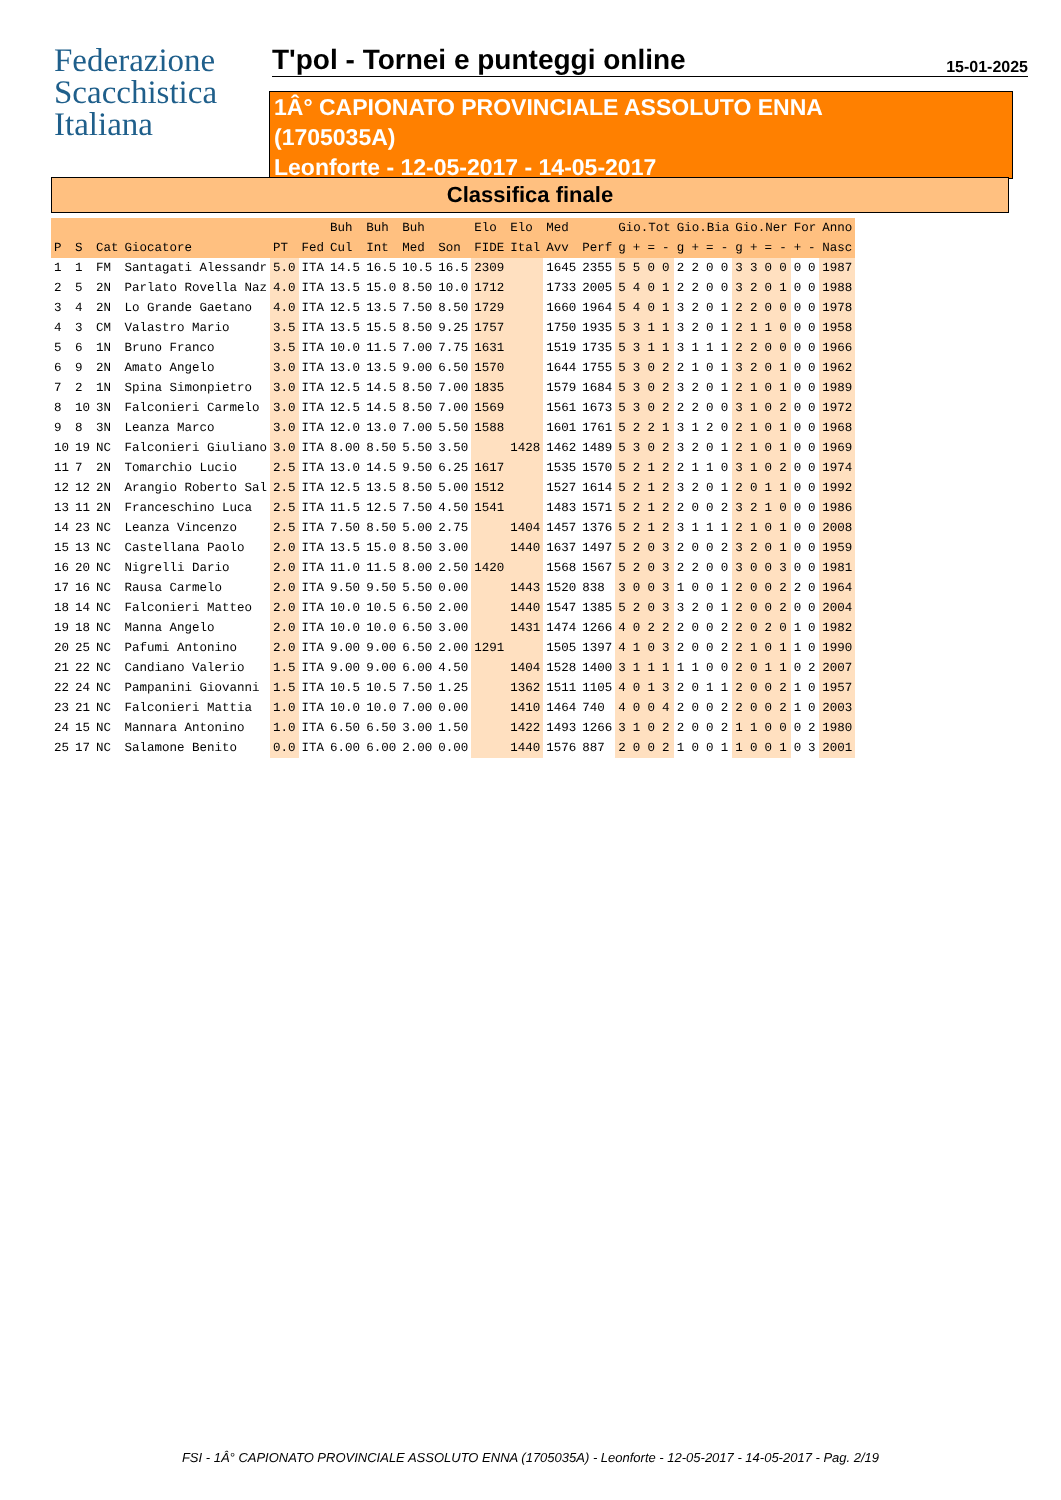Federazione
Scacchistica
Italiana
T'pol - Tornei e punteggi online 15-01-2025
1Â° CAPIONATO PROVINCIALE ASSOLUTO ENNA
(1705035A)
Leonforte - 12-05-2017 - 14-05-2017
Classifica finale
| | | | | | | Buh | Buh | Buh | | Elo | Elo | Med | | Gio.Tot | | | | Gio.Bia | | | | Gio.Ner | | | | For | | Anno |
| --- | --- | --- | --- | --- | --- | --- | --- | --- | --- | --- | --- | --- | --- | --- | --- | --- | --- | --- | --- | --- | --- | --- | --- | --- | --- | --- | --- | --- |
| P | S | Cat | Giocatore | PT | Fed | Cul | Int | Med | Son | FIDE | Ital | Avv | Perf | g | + | = | - | g | + | = | - | g | + | = | - | + | - | Nasc |
| 1 | 1 | FM | Santagati Alessandr | 5.0 | ITA | 14.5 | 16.5 | 10.5 | 16.5 | 2309 | | 1645 | 2355 | 5 | 5 | 0 | 0 | 2 | 2 | 0 | 0 | 3 | 3 | 0 | 0 | 0 | 0 | 1987 |
| 2 | 5 | 2N | Parlato Rovella Naz | 4.0 | ITA | 13.5 | 15.0 | 8.50 | 10.0 | 1712 | | 1733 | 2005 | 5 | 4 | 0 | 1 | 2 | 2 | 0 | 0 | 3 | 2 | 0 | 1 | 0 | 0 | 1988 |
| 3 | 4 | 2N | Lo Grande Gaetano | 4.0 | ITA | 12.5 | 13.5 | 7.50 | 8.50 | 1729 | | 1660 | 1964 | 5 | 4 | 0 | 1 | 3 | 2 | 0 | 1 | 2 | 2 | 0 | 0 | 0 | 0 | 1978 |
| 4 | 3 | CM | Valastro Mario | 3.5 | ITA | 13.5 | 15.5 | 8.50 | 9.25 | 1757 | | 1750 | 1935 | 5 | 3 | 1 | 1 | 3 | 2 | 0 | 1 | 2 | 1 | 1 | 0 | 0 | 0 | 1958 |
| 5 | 6 | 1N | Bruno Franco | 3.5 | ITA | 10.0 | 11.5 | 7.00 | 7.75 | 1631 | | 1519 | 1735 | 5 | 3 | 1 | 1 | 3 | 1 | 1 | 1 | 2 | 2 | 0 | 0 | 0 | 0 | 1966 |
| 6 | 9 | 2N | Amato Angelo | 3.0 | ITA | 13.0 | 13.5 | 9.00 | 6.50 | 1570 | | 1644 | 1755 | 5 | 3 | 0 | 2 | 2 | 1 | 0 | 1 | 3 | 2 | 0 | 1 | 0 | 0 | 1962 |
| 7 | 2 | 1N | Spina Simonpietro | 3.0 | ITA | 12.5 | 14.5 | 8.50 | 7.00 | 1835 | | 1579 | 1684 | 5 | 3 | 0 | 2 | 3 | 2 | 0 | 1 | 2 | 1 | 0 | 1 | 0 | 0 | 1989 |
| 8 | 10 | 3N | Falconieri Carmelo | 3.0 | ITA | 12.5 | 14.5 | 8.50 | 7.00 | 1569 | | 1561 | 1673 | 5 | 3 | 0 | 2 | 2 | 2 | 0 | 0 | 3 | 1 | 0 | 2 | 0 | 0 | 1972 |
| 9 | 8 | 3N | Leanza Marco | 3.0 | ITA | 12.0 | 13.0 | 7.00 | 5.50 | 1588 | | 1601 | 1761 | 5 | 2 | 2 | 1 | 3 | 1 | 2 | 0 | 2 | 1 | 0 | 1 | 0 | 0 | 1968 |
| 10 | 19 | NC | Falconieri Giuliano | 3.0 | ITA | 8.00 | 8.50 | 5.50 | 3.50 | | 1428 | 1462 | 1489 | 5 | 3 | 0 | 2 | 3 | 2 | 0 | 1 | 2 | 1 | 0 | 1 | 0 | 0 | 1969 |
| 11 | 7 | 2N | Tomarchio Lucio | 2.5 | ITA | 13.0 | 14.5 | 9.50 | 6.25 | 1617 | | 1535 | 1570 | 5 | 2 | 1 | 2 | 2 | 1 | 1 | 0 | 3 | 1 | 0 | 2 | 0 | 0 | 1974 |
| 12 | 12 | 2N | Arangio Roberto Sal | 2.5 | ITA | 12.5 | 13.5 | 8.50 | 5.00 | 1512 | | 1527 | 1614 | 5 | 2 | 1 | 2 | 3 | 2 | 0 | 1 | 2 | 0 | 1 | 1 | 0 | 0 | 1992 |
| 13 | 11 | 2N | Franceschino Luca | 2.5 | ITA | 11.5 | 12.5 | 7.50 | 4.50 | 1541 | | 1483 | 1571 | 5 | 2 | 1 | 2 | 2 | 0 | 0 | 2 | 3 | 2 | 1 | 0 | 0 | 0 | 1986 |
| 14 | 23 | NC | Leanza Vincenzo | 2.5 | ITA | 7.50 | 8.50 | 5.00 | 2.75 | | 1404 | 1457 | 1376 | 5 | 2 | 1 | 2 | 3 | 1 | 1 | 1 | 2 | 1 | 0 | 1 | 0 | 0 | 2008 |
| 15 | 13 | NC | Castellana Paolo | 2.0 | ITA | 13.5 | 15.0 | 8.50 | 3.00 | | 1440 | 1637 | 1497 | 5 | 2 | 0 | 3 | 2 | 0 | 0 | 2 | 3 | 2 | 0 | 1 | 0 | 0 | 1959 |
| 16 | 20 | NC | Nigrelli Dario | 2.0 | ITA | 11.0 | 11.5 | 8.00 | 2.50 | 1420 | | 1568 | 1567 | 5 | 2 | 0 | 3 | 2 | 2 | 0 | 0 | 3 | 0 | 0 | 3 | 0 | 0 | 1981 |
| 17 | 16 | NC | Rausa Carmelo | 2.0 | ITA | 9.50 | 9.50 | 5.50 | 0.00 | | 1443 | 1520 | 838 | 3 | 0 | 0 | 3 | 1 | 0 | 0 | 1 | 2 | 0 | 0 | 2 | 2 | 0 | 1964 |
| 18 | 14 | NC | Falconieri Matteo | 2.0 | ITA | 10.0 | 10.5 | 6.50 | 2.00 | | 1440 | 1547 | 1385 | 5 | 2 | 0 | 3 | 3 | 2 | 0 | 1 | 2 | 0 | 0 | 2 | 0 | 0 | 2004 |
| 19 | 18 | NC | Manna Angelo | 2.0 | ITA | 10.0 | 10.0 | 6.50 | 3.00 | | 1431 | 1474 | 1266 | 4 | 0 | 2 | 2 | 2 | 0 | 0 | 2 | 2 | 0 | 2 | 0 | 1 | 0 | 1982 |
| 20 | 25 | NC | Pafumi Antonino | 2.0 | ITA | 9.00 | 9.00 | 6.50 | 2.00 | 1291 | | 1505 | 1397 | 4 | 1 | 0 | 3 | 2 | 0 | 0 | 2 | 2 | 1 | 0 | 1 | 1 | 0 | 1990 |
| 21 | 22 | NC | Candiano Valerio | 1.5 | ITA | 9.00 | 9.00 | 6.00 | 4.50 | | 1404 | 1528 | 1400 | 3 | 1 | 1 | 1 | 1 | 1 | 0 | 0 | 2 | 0 | 1 | 1 | 0 | 2 | 2007 |
| 22 | 24 | NC | Pampanini Giovanni | 1.5 | ITA | 10.5 | 10.5 | 7.50 | 1.25 | | 1362 | 1511 | 1105 | 4 | 0 | 1 | 3 | 2 | 0 | 1 | 1 | 2 | 0 | 0 | 2 | 1 | 0 | 1957 |
| 23 | 21 | NC | Falconieri Mattia | 1.0 | ITA | 10.0 | 10.0 | 7.00 | 0.00 | | 1410 | 1464 | 740 | 4 | 0 | 0 | 4 | 2 | 0 | 0 | 2 | 2 | 0 | 0 | 2 | 1 | 0 | 2003 |
| 24 | 15 | NC | Mannara Antonino | 1.0 | ITA | 6.50 | 6.50 | 3.00 | 1.50 | | 1422 | 1493 | 1266 | 3 | 1 | 0 | 2 | 2 | 0 | 0 | 2 | 1 | 1 | 0 | 0 | 0 | 2 | 1980 |
| 25 | 17 | NC | Salamone Benito | 0.0 | ITA | 6.00 | 6.00 | 2.00 | 0.00 | | 1440 | 1576 | 887 | 2 | 0 | 0 | 2 | 1 | 0 | 0 | 1 | 1 | 0 | 0 | 1 | 0 | 3 | 2001 |
FSI - 1Â° CAPIONATO PROVINCIALE ASSOLUTO ENNA (1705035A) - Leonforte - 12-05-2017 - 14-05-2017 - Pag. 2/19